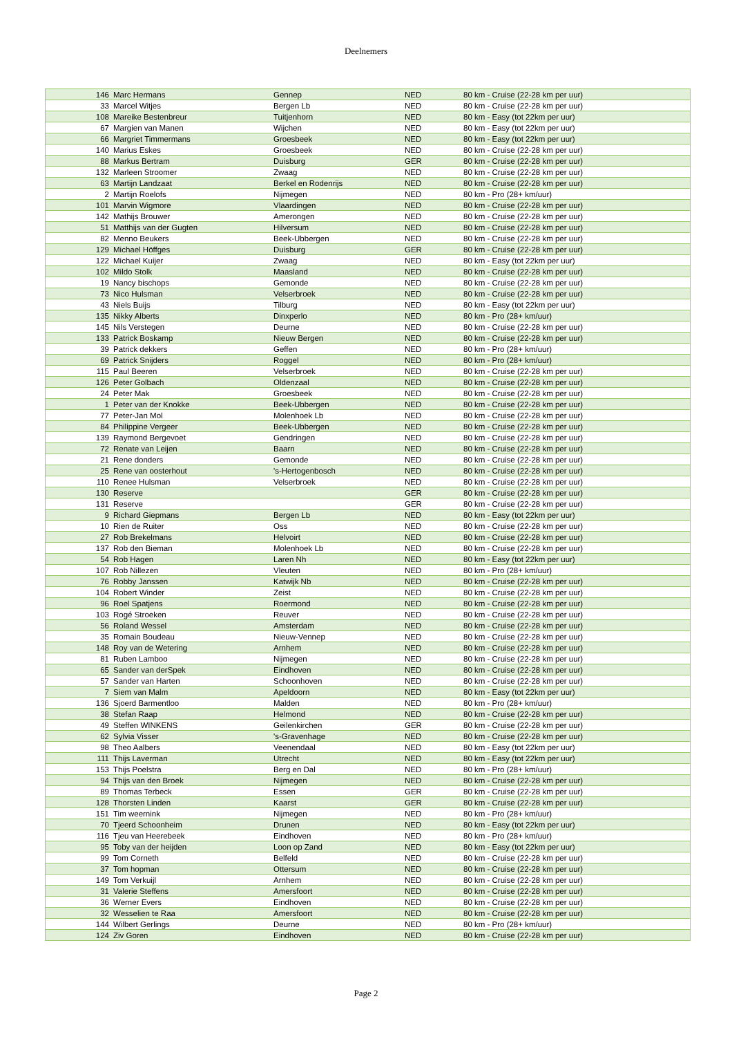Deelnemers
| 146 | Marc Hermans | Gennep | NED | 80 km - Cruise (22-28 km per uur) |
| 33 | Marcel Witjes | Bergen Lb | NED | 80 km - Cruise (22-28 km per uur) |
| 108 | Mareike Bestenbreur | Tuitjenhorn | NED | 80 km - Easy (tot 22km per uur) |
| 67 | Margien van Manen | Wijchen | NED | 80 km - Easy (tot 22km per uur) |
| 66 | Margriet Timmermans | Groesbeek | NED | 80 km - Easy (tot 22km per uur) |
| 140 | Marius Eskes | Groesbeek | NED | 80 km - Cruise (22-28 km per uur) |
| 88 | Markus Bertram | Duisburg | GER | 80 km - Cruise (22-28 km per uur) |
| 132 | Marleen Stroomer | Zwaag | NED | 80 km - Cruise (22-28 km per uur) |
| 63 | Martijn Landzaat | Berkel en Rodenrijs | NED | 80 km - Cruise (22-28 km per uur) |
| 2 | Martijn Roelofs | Nijmegen | NED | 80 km - Pro (28+ km/uur) |
| 101 | Marvin Wigmore | Vlaardingen | NED | 80 km - Cruise (22-28 km per uur) |
| 142 | Mathijs Brouwer | Amerongen | NED | 80 km - Cruise (22-28 km per uur) |
| 51 | Matthijs van der Gugten | Hilversum | NED | 80 km - Cruise (22-28 km per uur) |
| 82 | Menno Beukers | Beek-Ubbergen | NED | 80 km - Cruise (22-28 km per uur) |
| 129 | Michael Höffges | Duisburg | GER | 80 km - Cruise (22-28 km per uur) |
| 122 | Michael Kuijer | Zwaag | NED | 80 km - Easy (tot 22km per uur) |
| 102 | Mildo Stolk | Maasland | NED | 80 km - Cruise (22-28 km per uur) |
| 19 | Nancy bischops | Gemonde | NED | 80 km - Cruise (22-28 km per uur) |
| 73 | Nico Hulsman | Velserbroek | NED | 80 km - Cruise (22-28 km per uur) |
| 43 | Niels Buijs | Tilburg | NED | 80 km - Easy (tot 22km per uur) |
| 135 | Nikky Alberts | Dinxperlo | NED | 80 km - Pro (28+ km/uur) |
| 145 | Nils Verstegen | Deurne | NED | 80 km - Cruise (22-28 km per uur) |
| 133 | Patrick Boskamp | Nieuw Bergen | NED | 80 km - Cruise (22-28 km per uur) |
| 39 | Patrick dekkers | Geffen | NED | 80 km - Pro (28+ km/uur) |
| 69 | Patrick Snijders | Roggel | NED | 80 km - Pro (28+ km/uur) |
| 115 | Paul Beeren | Velserbroek | NED | 80 km - Cruise (22-28 km per uur) |
| 126 | Peter Golbach | Oldenzaal | NED | 80 km - Cruise (22-28 km per uur) |
| 24 | Peter Mak | Groesbeek | NED | 80 km - Cruise (22-28 km per uur) |
| 1 | Peter van der Knokke | Beek-Ubbergen | NED | 80 km - Cruise (22-28 km per uur) |
| 77 | Peter-Jan Mol | Molenhoek Lb | NED | 80 km - Cruise (22-28 km per uur) |
| 84 | Philippine Vergeer | Beek-Ubbergen | NED | 80 km - Cruise (22-28 km per uur) |
| 139 | Raymond Bergevoet | Gendringen | NED | 80 km - Cruise (22-28 km per uur) |
| 72 | Renate van Leijen | Baarn | NED | 80 km - Cruise (22-28 km per uur) |
| 21 | Rene donders | Gemonde | NED | 80 km - Cruise (22-28 km per uur) |
| 25 | Rene van oosterhout | 's-Hertogenbosch | NED | 80 km - Cruise (22-28 km per uur) |
| 110 | Renee Hulsman | Velserbroek | NED | 80 km - Cruise (22-28 km per uur) |
| 130 | Reserve | | GER | 80 km - Cruise (22-28 km per uur) |
| 131 | Reserve | | GER | 80 km - Cruise (22-28 km per uur) |
| 9 | Richard Giepmans | Bergen Lb | NED | 80 km - Easy (tot 22km per uur) |
| 10 | Rien de Ruiter | Oss | NED | 80 km - Cruise (22-28 km per uur) |
| 27 | Rob Brekelmans | Helvoirt | NED | 80 km - Cruise (22-28 km per uur) |
| 137 | Rob den Bieman | Molenhoek Lb | NED | 80 km - Cruise (22-28 km per uur) |
| 54 | Rob Hagen | Laren Nh | NED | 80 km - Easy (tot 22km per uur) |
| 107 | Rob Nillezen | Vleuten | NED | 80 km - Pro (28+ km/uur) |
| 76 | Robby Janssen | Katwijk Nb | NED | 80 km - Cruise (22-28 km per uur) |
| 104 | Robert Winder | Zeist | NED | 80 km - Cruise (22-28 km per uur) |
| 96 | Roel Spatjens | Roermond | NED | 80 km - Cruise (22-28 km per uur) |
| 103 | Rogé Stroeken | Reuver | NED | 80 km - Cruise (22-28 km per uur) |
| 56 | Roland Wessel | Amsterdam | NED | 80 km - Cruise (22-28 km per uur) |
| 35 | Romain Boudeau | Nieuw-Vennep | NED | 80 km - Cruise (22-28 km per uur) |
| 148 | Roy van de Wetering | Arnhem | NED | 80 km - Cruise (22-28 km per uur) |
| 81 | Ruben Lamboo | Nijmegen | NED | 80 km - Cruise (22-28 km per uur) |
| 65 | Sander van derSpek | Eindhoven | NED | 80 km - Cruise (22-28 km per uur) |
| 57 | Sander van Harten | Schoonhoven | NED | 80 km - Cruise (22-28 km per uur) |
| 7 | Siem van Malm | Apeldoorn | NED | 80 km - Easy (tot 22km per uur) |
| 136 | Sjoerd Barmentloo | Malden | NED | 80 km - Pro (28+ km/uur) |
| 38 | Stefan Raap | Helmond | NED | 80 km - Cruise (22-28 km per uur) |
| 49 | Steffen WINKENS | Geilenkirchen | GER | 80 km - Cruise (22-28 km per uur) |
| 62 | Sylvia Visser | 's-Gravenhage | NED | 80 km - Cruise (22-28 km per uur) |
| 98 | Theo Aalbers | Veenendaal | NED | 80 km - Easy (tot 22km per uur) |
| 111 | Thijs Laverman | Utrecht | NED | 80 km - Easy (tot 22km per uur) |
| 153 | Thijs Poelstra | Berg en Dal | NED | 80 km - Pro (28+ km/uur) |
| 94 | Thijs van den Broek | Nijmegen | NED | 80 km - Cruise (22-28 km per uur) |
| 89 | Thomas Terbeck | Essen | GER | 80 km - Cruise (22-28 km per uur) |
| 128 | Thorsten Linden | Kaarst | GER | 80 km - Cruise (22-28 km per uur) |
| 151 | Tim weernink | Nijmegen | NED | 80 km - Pro (28+ km/uur) |
| 70 | Tjeerd Schoonheim | Drunen | NED | 80 km - Easy (tot 22km per uur) |
| 116 | Tjeu van Heerebeek | Eindhoven | NED | 80 km - Pro (28+ km/uur) |
| 95 | Toby van der heijden | Loon op Zand | NED | 80 km - Easy (tot 22km per uur) |
| 99 | Tom Corneth | Belfeld | NED | 80 km - Cruise (22-28 km per uur) |
| 37 | Tom hopman | Ottersum | NED | 80 km - Cruise (22-28 km per uur) |
| 149 | Tom Verkuijl | Arnhem | NED | 80 km - Cruise (22-28 km per uur) |
| 31 | Valerie Steffens | Amersfoort | NED | 80 km - Cruise (22-28 km per uur) |
| 36 | Werner Evers | Eindhoven | NED | 80 km - Cruise (22-28 km per uur) |
| 32 | Wesselien te Raa | Amersfoort | NED | 80 km - Cruise (22-28 km per uur) |
| 144 | Wilbert Gerlings | Deurne | NED | 80 km - Pro (28+ km/uur) |
| 124 | Ziv Goren | Eindhoven | NED | 80 km - Cruise (22-28 km per uur) |
Page 2